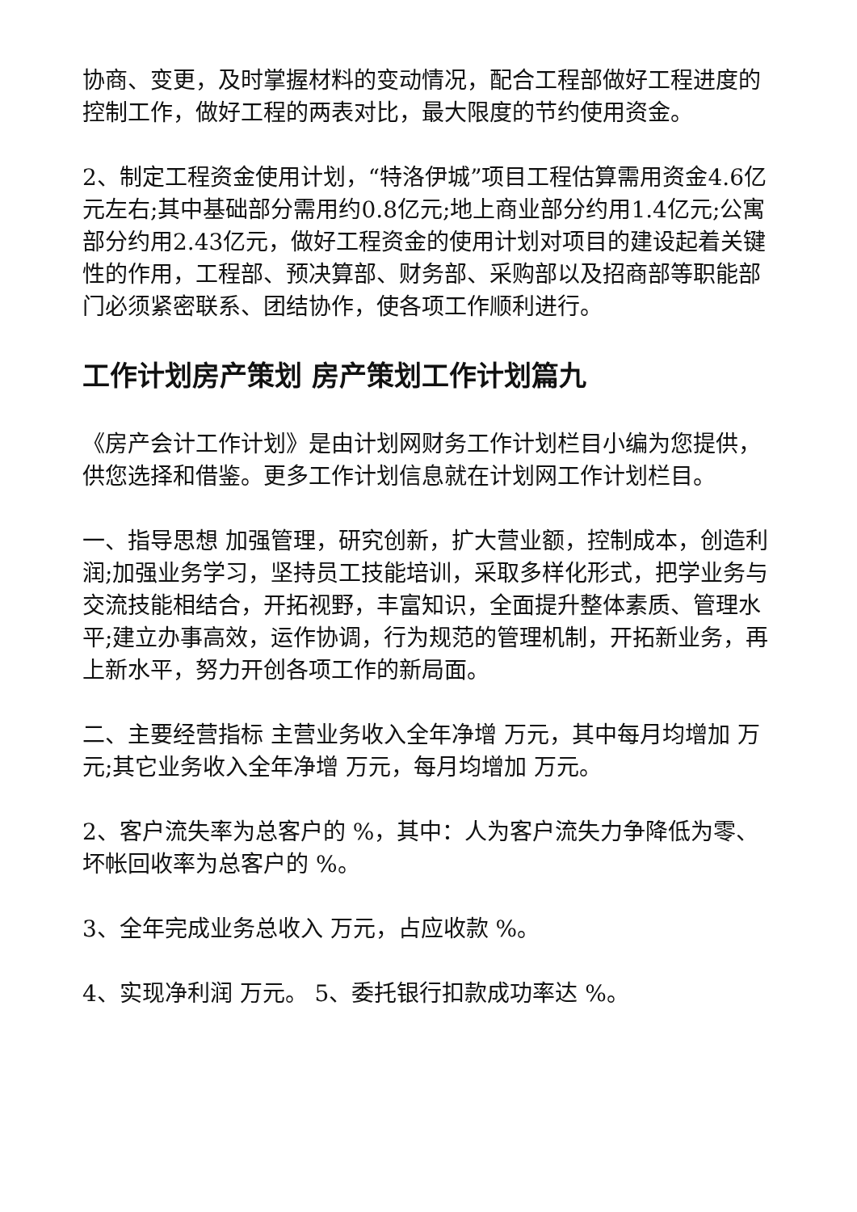协商、变更，及时掌握材料的变动情况，配合工程部做好工程进度的控制工作，做好工程的两表对比，最大限度的节约使用资金。
2、制定工程资金使用计划，“特洛伊城”项目工程估算需用资金4.6亿元左右;其中基础部分需用约0.8亿元;地上商业部分约用1.4亿元;公寓部分约用2.43亿元，做好工程资金的使用计划对项目的建设起着关键性的作用，工程部、预决算部、财务部、采购部以及招商部等职能部门必须紧密联系、团结协作，使各项工作顺利进行。
工作计划房产策划 房产策划工作计划篇九
《房产会计工作计划》是由计划网财务工作计划栏目小编为您提供，供您选择和借鉴。更多工作计划信息就在计划网工作计划栏目。
一、指导思想 加强管理，研究创新，扩大营业额，控制成本，创造利润;加强业务学习，坚持员工技能培训，采取多样化形式，把学业务与交流技能相结合，开拓视野，丰富知识，全面提升整体素质、管理水平;建立办事高效，运作协调，行为规范的管理机制，开拓新业务，再上新水平，努力开创各项工作的新局面。
二、主要经营指标 主营业务收入全年净增 万元，其中每月均增加 万元;其它业务收入全年净增 万元，每月均增加 万元。
2、客户流失率为总客户的 %，其中：人为客户流失力争降低为零、坏帐回收率为总客户的 %。
3、全年完成业务总收入 万元，占应收款 %。
4、实现净利润 万元。 5、委托银行扣款成功率达 %。